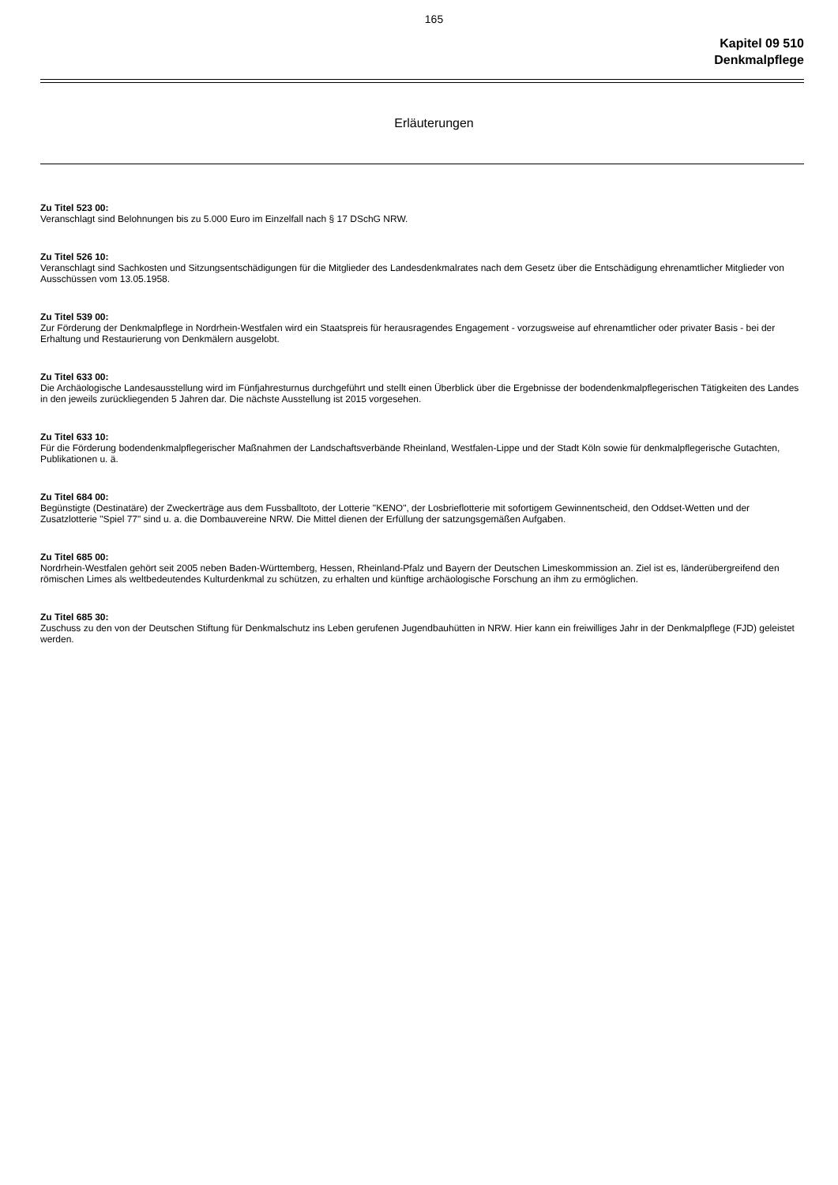165
Kapitel 09 510
Denkmalpflege
Erläuterungen
Zu Titel 523 00:
Veranschlagt sind Belohnungen bis zu 5.000 Euro im Einzelfall nach § 17 DSchG NRW.
Zu Titel 526 10:
Veranschlagt sind Sachkosten und Sitzungsentschädigungen für die Mitglieder des Landesdenkmalrates nach dem Gesetz über die Entschädigung ehrenamtlicher Mitglieder von Ausschüssen vom 13.05.1958.
Zu Titel 539 00:
Zur Förderung der Denkmalpflege in Nordrhein-Westfalen wird ein Staatspreis für herausragendes Engagement - vorzugsweise auf ehrenamtlicher oder privater Basis - bei der Erhaltung und Restaurierung von Denkmälern ausgelobt.
Zu Titel 633 00:
Die Archäologische Landesausstellung wird im Fünfjahresturnus durchgeführt und stellt einen Überblick über die Ergebnisse der bodendenkmalpflegerischen Tätigkeiten des Landes in den jeweils zurückliegenden 5 Jahren dar. Die nächste Ausstellung ist 2015 vorgesehen.
Zu Titel 633 10:
Für die Förderung bodendenkmalpflegerischer Maßnahmen der Landschaftsverbände Rheinland, Westfalen-Lippe und der Stadt Köln sowie für denkmalpflegerische Gutachten, Publikationen u. ä.
Zu Titel 684 00:
Begünstigte (Destinatäre) der Zweckerträge aus dem Fussballtoto, der Lotterie "KENO", der Losbrieflotterie mit sofortigem Gewinnentscheid, den Oddset-Wetten und der Zusatzlotterie "Spiel 77" sind u. a. die Dombauvereine NRW. Die Mittel dienen der Erfüllung der satzungsgemäßen Aufgaben.
Zu Titel 685 00:
Nordrhein-Westfalen gehört seit 2005 neben Baden-Württemberg, Hessen, Rheinland-Pfalz und Bayern der Deutschen Limeskommission an. Ziel ist es, länderübergreifend den römischen Limes als weltbedeutendes Kulturdenkmal zu schützen, zu erhalten und künftige archäologische Forschung an ihm zu ermöglichen.
Zu Titel 685 30:
Zuschuss zu den von der Deutschen Stiftung für Denkmalschutz ins Leben gerufenen Jugendbauhütten in NRW. Hier kann ein freiwilliges Jahr in der Denkmalpflege (FJD) geleistet werden.